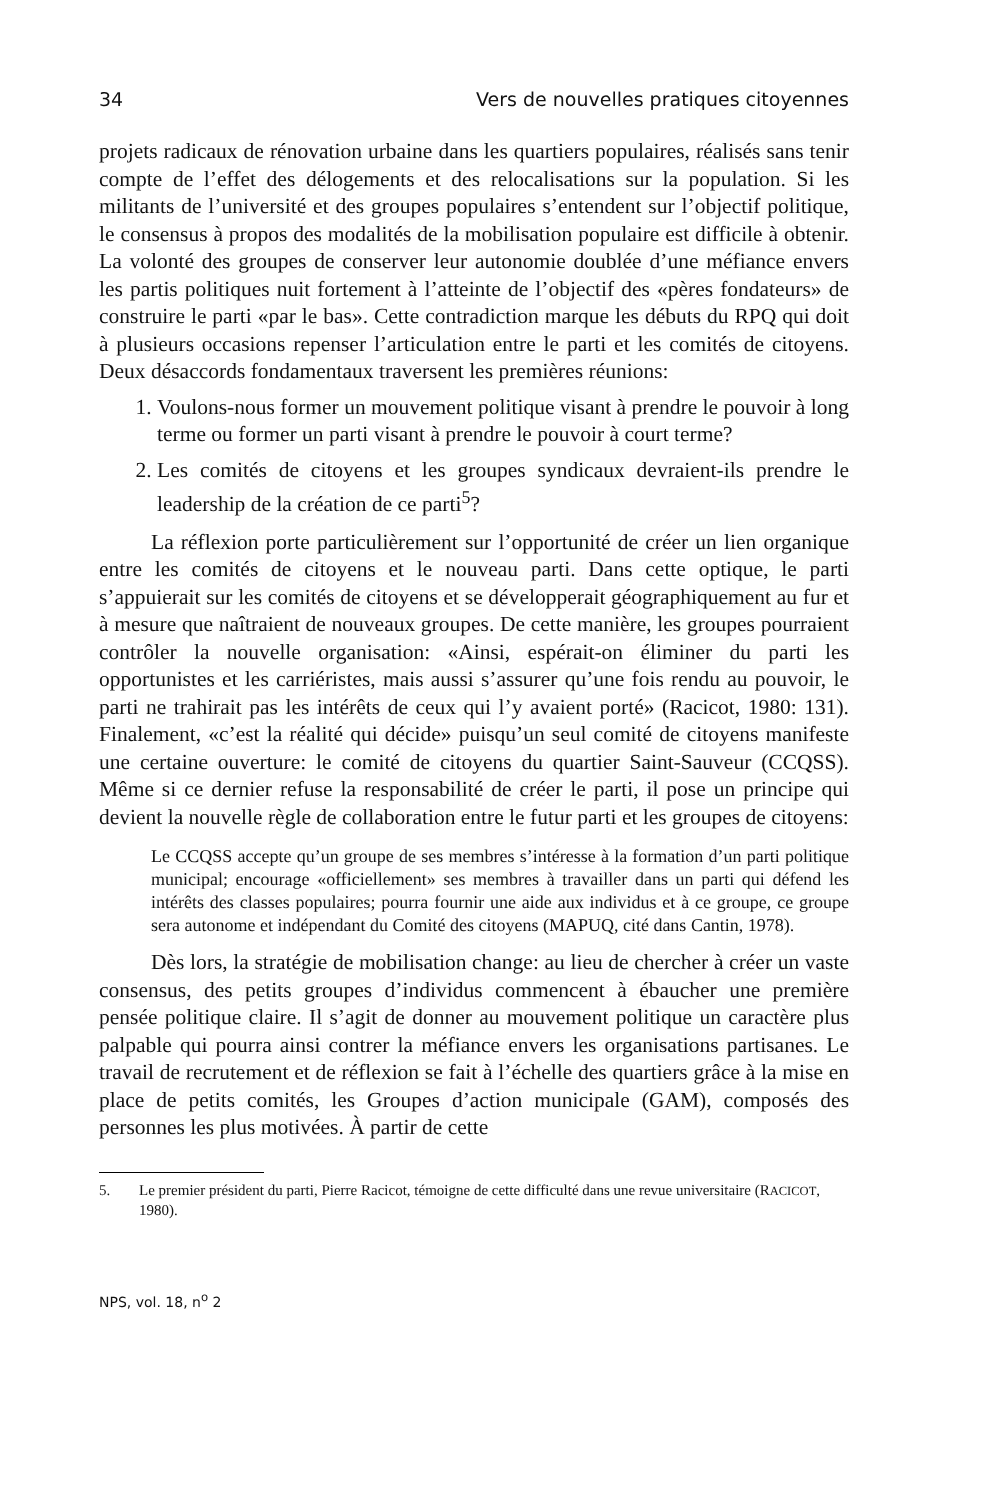34 Vers de nouvelles pratiques citoyennes
projets radicaux de rénovation urbaine dans les quartiers populaires, réalisés sans tenir compte de l’effet des délogements et des relocalisations sur la population. Si les militants de l’université et des groupes populaires s’entendent sur l’objectif politique, le consensus à propos des modalités de la mobilisation populaire est difficile à obtenir. La volonté des groupes de conserver leur autonomie doublée d’une méfiance envers les partis politiques nuit fortement à l’atteinte de l’objectif des «pères fondateurs» de construire le parti «par le bas». Cette contradiction marque les débuts du RPQ qui doit à plusieurs occasions repenser l’articulation entre le parti et les comités de citoyens. Deux désaccords fondamentaux traversent les premières réunions:
1. Voulons-nous former un mouvement politique visant à prendre le pouvoir à long terme ou former un parti visant à prendre le pouvoir à court terme?
2. Les comités de citoyens et les groupes syndicaux devraient-ils prendre le leadership de la création de ce parti<sup>5</sup>?
La réflexion porte particulièrement sur l’opportunité de créer un lien organique entre les comités de citoyens et le nouveau parti. Dans cette optique, le parti s’appuierait sur les comités de citoyens et se développerait géographiquement au fur et à mesure que naîtraient de nouveaux groupes. De cette manière, les groupes pourraient contrôler la nouvelle organisation: «Ainsi, espérait-on éliminer du parti les opportunistes et les carriéristes, mais aussi s’assurer qu’une fois rendu au pouvoir, le parti ne trahirait pas les intérêts de ceux qui l’y avaient porté» (Racicot, 1980: 131). Finalement, «c’est la réalité qui décide» puisqu’un seul comité de citoyens manifeste une certaine ouverture: le comité de citoyens du quartier Saint-Sauveur (CCQSS). Même si ce dernier refuse la responsabilité de créer le parti, il pose un principe qui devient la nouvelle règle de collaboration entre le futur parti et les groupes de citoyens:
Le CCQSS accepte qu’un groupe de ses membres s’intéresse à la formation d’un parti politique municipal; encourage «officiellement» ses membres à travailler dans un parti qui défend les intérêts des classes populaires; pourra fournir une aide aux individus et à ce groupe, ce groupe sera autonome et indépendant du Comité des citoyens (MAPUQ, cité dans Cantin, 1978).
Dès lors, la stratégie de mobilisation change: au lieu de chercher à créer un vaste consensus, des petits groupes d’individus commencent à ébaucher une première pensée politique claire. Il s’agit de donner au mouvement politique un caractère plus palpable qui pourra ainsi contrer la méfiance envers les organisations partisanes. Le travail de recrutement et de réflexion se fait à l’échelle des quartiers grâce à la mise en place de petits comités, les Groupes d’action municipale (GAM), composés des personnes les plus motivées. À partir de cette
5. Le premier président du parti, Pierre Racicot, témoigne de cette difficulté dans une revue universitaire (RACICOT, 1980).
NPS, vol. 18, n<sup>o</sup> 2